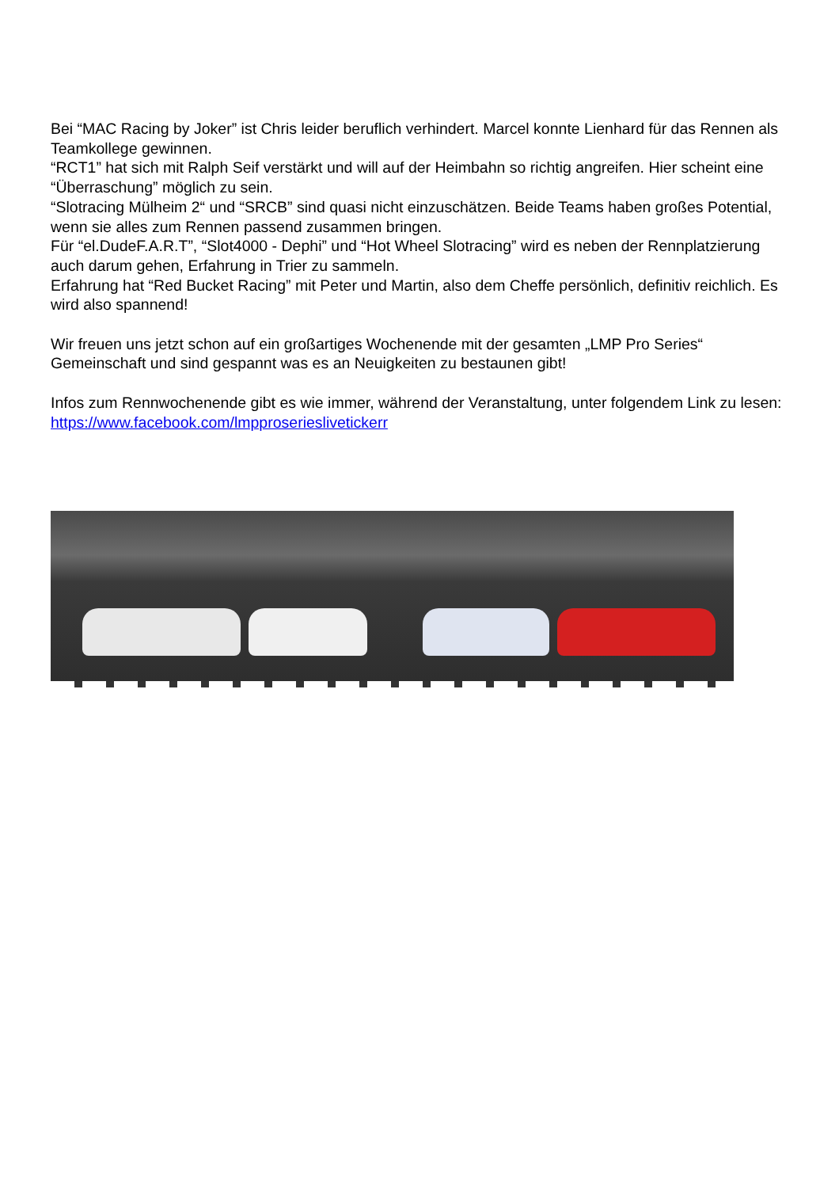Bei “MAC Racing by Joker” ist Chris leider beruflich verhindert. Marcel konnte Lienhard für das Rennen als Teamkollege gewinnen.
“RCT1” hat sich mit Ralph Seif verstärkt und will auf der Heimbahn so richtig angreifen. Hier scheint eine “Überraschung” möglich zu sein.
“Slotracing Mülheim 2“ und “SRCB” sind quasi nicht einzuschätzen. Beide Teams haben großes Potential, wenn sie alles zum Rennen passend zusammen bringen.
Für “el.DudeF.A.R.T”, “Slot4000 - Dephi” und “Hot Wheel Slotracing” wird es neben der Rennplatzierung auch darum gehen, Erfahrung in Trier zu sammeln.
Erfahrung hat “Red Bucket Racing” mit Peter und Martin, also dem Cheffe persönlich, definitiv reichlich. Es wird also spannend!
Wir freuen uns jetzt schon auf ein großartiges Wochenende mit der gesamten „LMP Pro Series“ Gemeinschaft und sind gespannt was es an Neuigkeiten zu bestaunen gibt!
Infos zum Rennwochenende gibt es wie immer, während der Veranstaltung, unter folgendem Link zu lesen: https://www.facebook.com/lmpproserieslivetickerr